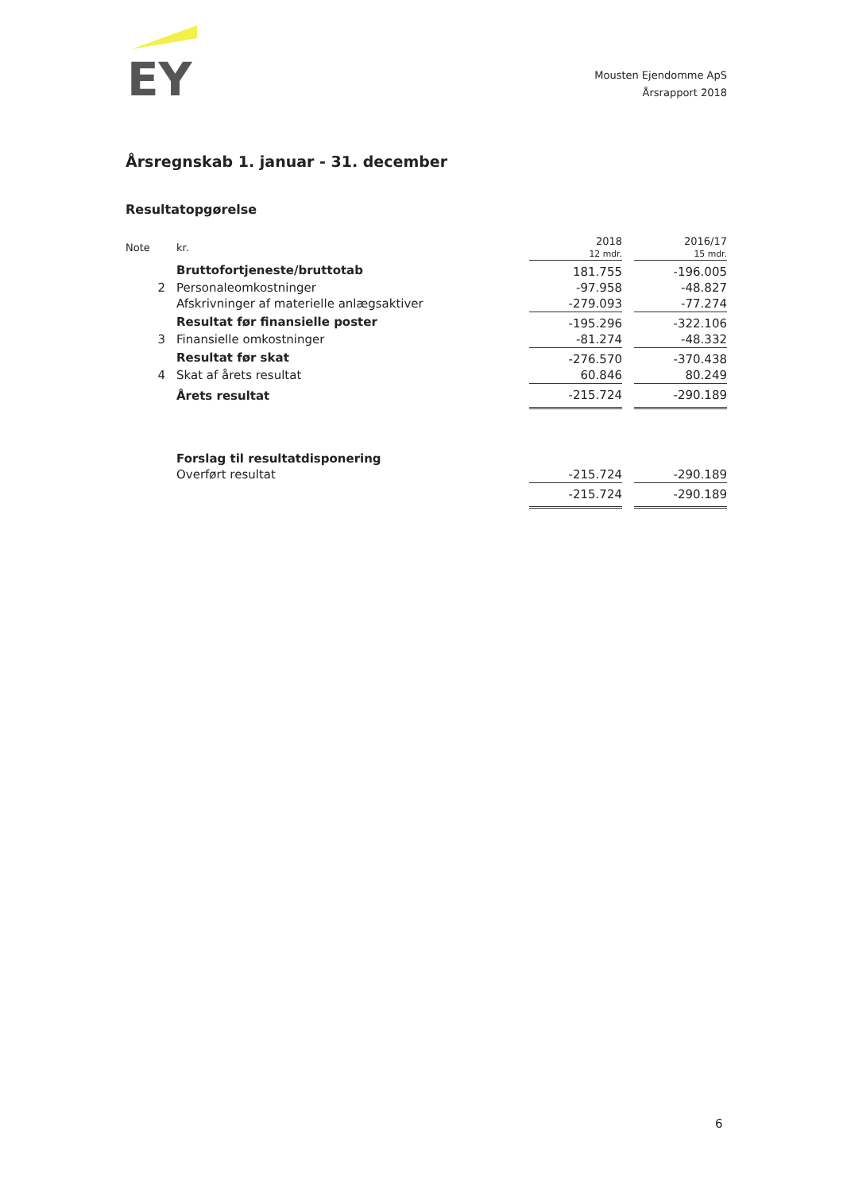EY
Mousten Ejendomme ApS
Årsrapport 2018
Årsregnskab 1. januar - 31. december
Resultatopgørelse
| Note | kr. | 2018 12 mdr. | | 2016/17 15 mdr. |
| --- | --- | --- | --- | --- |
| | Bruttofortjeneste/bruttotab | 181.755 | | -196.005 |
| 2 | Personaleomkostninger | -97.958 | | -48.827 |
| | Afskrivninger af materielle anlægsaktiver | -279.093 | | -77.274 |
| | Resultat før finansielle poster | -195.296 | | -322.106 |
| 3 | Finansielle omkostninger | -81.274 | | -48.332 |
| | Resultat før skat | -276.570 | | -370.438 |
| 4 | Skat af årets resultat | 60.846 | | 80.249 |
| | Årets resultat | -215.724 | | -290.189 |
| | Forslag til resultatdisponering | | | |
| | Overført resultat | -215.724 | | -290.189 |
| | | -215.724 | | -290.189 |
6